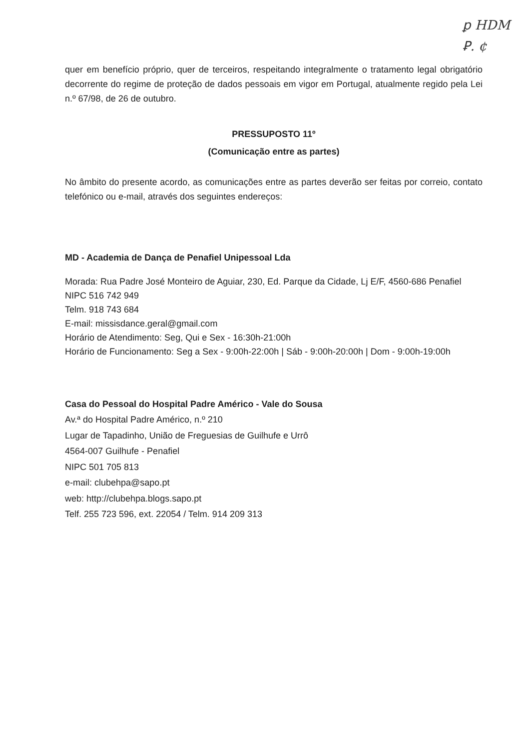ꝑ HDM
Ꝑ. ¢
quer em benefício próprio, quer de terceiros, respeitando integralmente o tratamento legal obrigatório decorrente do regime de proteção de dados pessoais em vigor em Portugal, atualmente regido pela Lei n.º 67/98, de 26 de outubro.
PRESSUPOSTO 11º
(Comunicação entre as partes)
No âmbito do presente acordo, as comunicações entre as partes deverão ser feitas por correio, contato telefónico ou e-mail, através dos seguintes endereços:
MD - Academia de Dança de Penafiel Unipessoal Lda
Morada: Rua Padre José Monteiro de Aguiar, 230, Ed. Parque da Cidade, Lj E/F, 4560-686 Penafiel
NIPC 516 742 949
Telm. 918 743 684
E-mail: missisdance.geral@gmail.com
Horário de Atendimento: Seg, Qui e Sex - 16:30h-21:00h
Horário de Funcionamento: Seg a Sex - 9:00h-22:00h | Sáb - 9:00h-20:00h | Dom - 9:00h-19:00h
Casa do Pessoal do Hospital Padre Américo - Vale do Sousa
Av.ª do Hospital Padre Américo, n.º 210
Lugar de Tapadinho, União de Freguesias de Guilhufe e Urrô
4564-007 Guilhufe - Penafiel
NIPC 501 705 813
e-mail: clubehpa@sapo.pt
web: http://clubehpa.blogs.sapo.pt
Telf. 255 723 596, ext. 22054 / Telm. 914 209 313